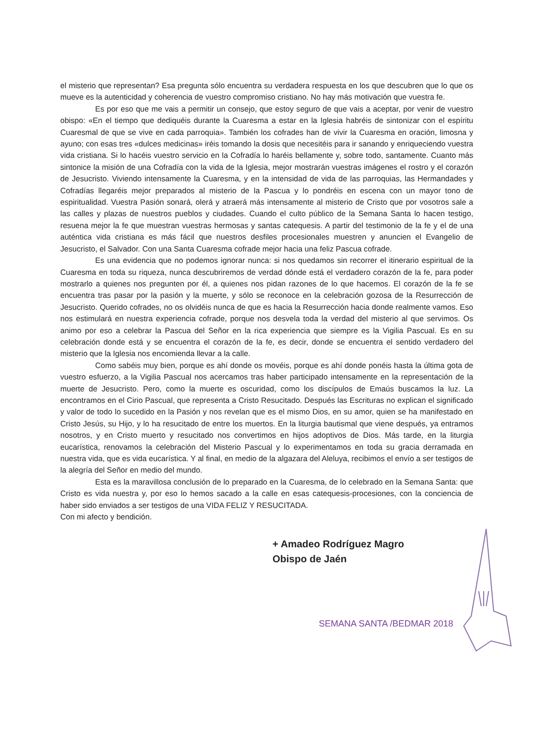el misterio que representan? Esa pregunta sólo encuentra su verdadera respuesta en los que descubren que lo que os mueve es la autenticidad y coherencia de vuestro compromiso cristiano. No hay más motivación que vuestra fe.
Es por eso que me vais a permitir un consejo, que estoy seguro de que vais a aceptar, por venir de vuestro obispo: «En el tiempo que dediquéis durante la Cuaresma a estar en la Iglesia habréis de sintonizar con el espíritu Cuaresmal de que se vive en cada parroquia». También los cofrades han de vivir la Cuaresma en oración, limosna y ayuno; con esas tres «dulces medicinas» iréis tomando la dosis que necesitéis para ir sanando y enriqueciendo vuestra vida cristiana. Si lo hacéis vuestro servicio en la Cofradía lo haréis bellamente y, sobre todo, santamente. Cuanto más sintonice la misión de una Cofradía con la vida de la Iglesia, mejor mostrarán vuestras imágenes el rostro y el corazón de Jesucristo. Viviendo intensamente la Cuaresma, y en la intensidad de vida de las parroquias, las Hermandades y Cofradías llegaréis mejor preparados al misterio de la Pascua y lo pondréis en escena con un mayor tono de espiritualidad. Vuestra Pasión sonará, olerá y atraerá más intensamente al misterio de Cristo que por vosotros sale a las calles y plazas de nuestros pueblos y ciudades. Cuando el culto público de la Semana Santa lo hacen testigo, resuena mejor la fe que muestran vuestras hermosas y santas catequesis. A partir del testimonio de la fe y el de una auténtica vida cristiana es más fácil que nuestros desfiles procesionales muestren y anuncien el Evangelio de Jesucristo, el Salvador. Con una Santa Cuaresma cofrade mejor hacia una feliz Pascua cofrade.
Es una evidencia que no podemos ignorar nunca: si nos quedamos sin recorrer el itinerario espiritual de la Cuaresma en toda su riqueza, nunca descubriremos de verdad dónde está el verdadero corazón de la fe, para poder mostrarlo a quienes nos pregunten por él, a quienes nos pidan razones de lo que hacemos. El corazón de la fe se encuentra tras pasar por la pasión y la muerte, y sólo se reconoce en la celebración gozosa de la Resurrección de Jesucristo. Querido cofrades, no os olvidéis nunca de que es hacia la Resurrección hacia donde realmente vamos. Eso nos estimulará en nuestra experiencia cofrade, porque nos desvela toda la verdad del misterio al que servimos. Os animo por eso a celebrar la Pascua del Señor en la rica experiencia que siempre es la Vigilia Pascual. Es en su celebración donde está y se encuentra el corazón de la fe, es decir, donde se encuentra el sentido verdadero del misterio que la Iglesia nos encomienda llevar a la calle.
Como sabéis muy bien, porque es ahí donde os movéis, porque es ahí donde ponéis hasta la última gota de vuestro esfuerzo, a la Vigilia Pascual nos acercamos tras haber participado intensamente en la representación de la muerte de Jesucristo. Pero, como la muerte es oscuridad, como los discípulos de Emaús buscamos la luz. La encontramos en el Cirio Pascual, que representa a Cristo Resucitado. Después las Escrituras no explican el significado y valor de todo lo sucedido en la Pasión y nos revelan que es el mismo Dios, en su amor, quien se ha manifestado en Cristo Jesús, su Hijo, y lo ha resucitado de entre los muertos. En la liturgia bautismal que viene después, ya entramos nosotros, y en Cristo muerto y resucitado nos convertimos en hijos adoptivos de Dios. Más tarde, en la liturgia eucarística, renovamos la celebración del Misterio Pascual y lo experimentamos en toda su gracia derramada en nuestra vida, que es vida eucarística. Y al final, en medio de la algazara del Aleluya, recibimos el envío a ser testigos de la alegría del Señor en medio del mundo.
Esta es la maravillosa conclusión de lo preparado en la Cuaresma, de lo celebrado en la Semana Santa: que Cristo es vida nuestra y, por eso lo hemos sacado a la calle en esas catequesis-procesiones, con la conciencia de haber sido enviados a ser testigos de una VIDA FELIZ Y RESUCITADA.
Con mi afecto y bendición.
+ Amadeo Rodríguez Magro
Obispo de Jaén
SEMANA SANTA /BEDMAR 2018